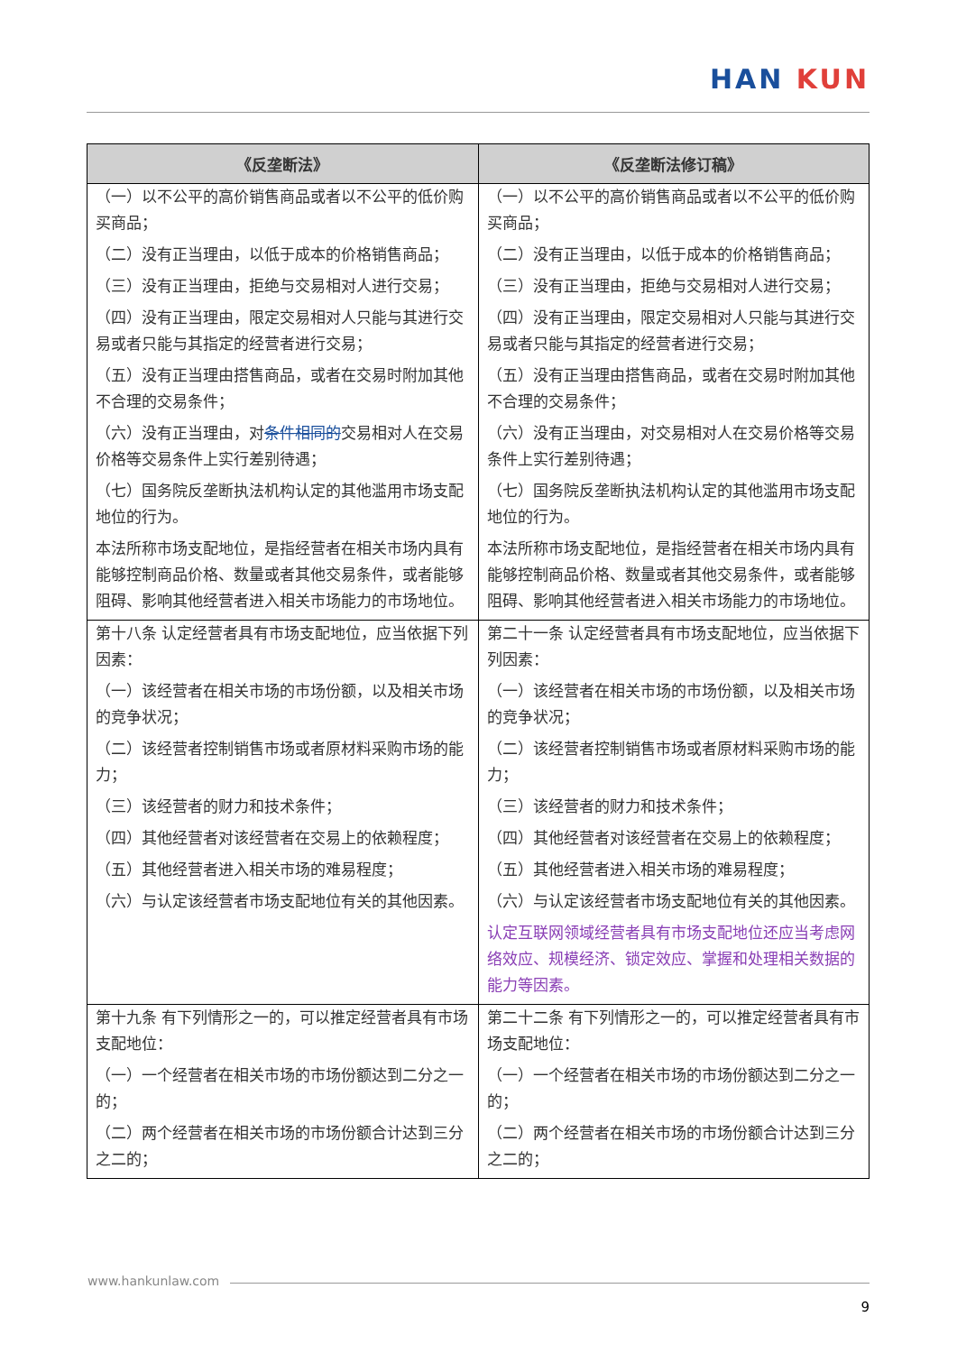HAN KUN
| 《反垄断法》 | 《反垄断法修订稿》 |
| --- | --- |
| （一）以不公平的高价销售商品或者以不公平的低价购买商品； （二）没有正当理由，以低于成本的价格销售商品； （三）没有正当理由，拒绝与交易相对人进行交易； （四）没有正当理由，限定交易相对人只能与其进行交易或者只能与其指定的经营者进行交易； （五）没有正当理由搭售商品，或者在交易时附加其他不合理的交易条件； （六）没有正当理由，对 条件相同的 交易相对人在交易价格等交易条件上实行差别待遇； （七）国务院反垄断执法机构认定的其他滥用市场支配地位的行为。 本法所称市场支配地位，是指经营者在相关市场内具有能够控制商品价格、数量或者其他交易条件，或者能够阻碍、影响其他经营者进入相关市场能力的市场地位。 | （一）以不公平的高价销售商品或者以不公平的低价购买商品； （二）没有正当理由，以低于成本的价格销售商品； （三）没有正当理由，拒绝与交易相对人进行交易； （四）没有正当理由，限定交易相对人只能与其进行交易或者只能与其指定的经营者进行交易； （五）没有正当理由搭售商品，或者在交易时附加其他不合理的交易条件； （六）没有正当理由，对交易相对人在交易价格等交易条件上实行差别待遇； （七）国务院反垄断执法机构认定的其他滥用市场支配地位的行为。 本法所称市场支配地位，是指经营者在相关市场内具有能够控制商品价格、数量或者其他交易条件，或者能够阻碍、影响其他经营者进入相关市场能力的市场地位。 |
| 第十八条 认定经营者具有市场支配地位，应当依据下列因素： （一）该经营者在相关市场的市场份额，以及相关市场的竞争状况； （二）该经营者控制销售市场或者原材料采购市场的能力； （三）该经营者的财力和技术条件； （四）其他经营者对该经营者在交易上的依赖程度； （五）其他经营者进入相关市场的难易程度； （六）与认定该经营者市场支配地位有关的其他因素。 | 第二十一条 认定经营者具有市场支配地位，应当依据下列因素： （一）该经营者在相关市场的市场份额，以及相关市场的竞争状况； （二）该经营者控制销售市场或者原材料采购市场的能力； （三）该经营者的财力和技术条件； （四）其他经营者对该经营者在交易上的依赖程度； （五）其他经营者进入相关市场的难易程度； （六）与认定该经营者市场支配地位有关的其他因素。 认定互联网领域经营者具有市场支配地位还应当考虑网络效应、规模经济、锁定效应、掌握和处理相关数据的能力等因素。 |
| 第十九条 有下列情形之一的，可以推定经营者具有市场支配地位： （一）一个经营者在相关市场的市场份额达到二分之一的； （二）两个经营者在相关市场的市场份额合计达到三分之二的； | 第二十二条 有下列情形之一的，可以推定经营者具有市场支配地位： （一）一个经营者在相关市场的市场份额达到二分之一的； （二）两个经营者在相关市场的市场份额合计达到三分之二的； |
www.hankunlaw.com
9